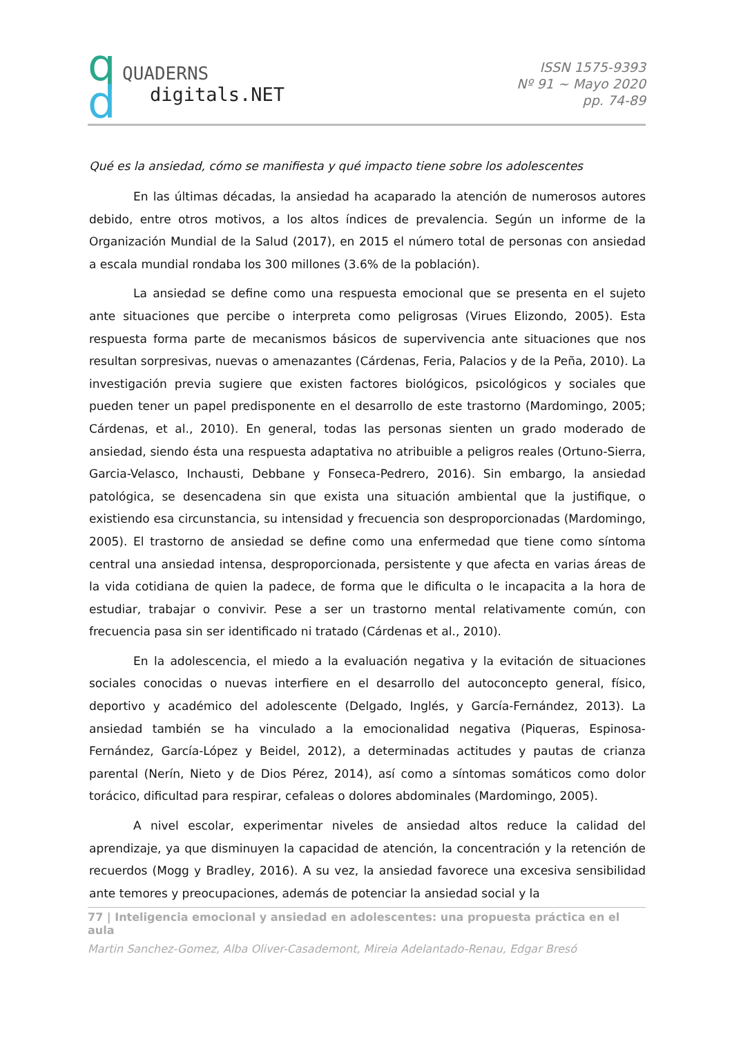q
d
QUADERNS
digitals.NET
ISSN 1575-9393
Nº 91 ~ Mayo 2020
pp. 74-89
Qué es la ansiedad, cómo se manifiesta y qué impacto tiene sobre los adolescentes
En las últimas décadas, la ansiedad ha acaparado la atención de numerosos autores debido, entre otros motivos, a los altos índices de prevalencia. Según un informe de la Organización Mundial de la Salud (2017), en 2015 el número total de personas con ansiedad a escala mundial rondaba los 300 millones (3.6% de la población).
La ansiedad se define como una respuesta emocional que se presenta en el sujeto ante situaciones que percibe o interpreta como peligrosas (Virues Elizondo, 2005). Esta respuesta forma parte de mecanismos básicos de supervivencia ante situaciones que nos resultan sorpresivas, nuevas o amenazantes (Cárdenas, Feria, Palacios y de la Peña, 2010). La investigación previa sugiere que existen factores biológicos, psicológicos y sociales que pueden tener un papel predisponente en el desarrollo de este trastorno (Mardomingo, 2005; Cárdenas, et al., 2010). En general, todas las personas sienten un grado moderado de ansiedad, siendo ésta una respuesta adaptativa no atribuible a peligros reales (Ortuno-Sierra, Garcia-Velasco, Inchausti, Debbane y Fonseca-Pedrero, 2016). Sin embargo, la ansiedad patológica, se desencadena sin que exista una situación ambiental que la justifique, o existiendo esa circunstancia, su intensidad y frecuencia son desproporcionadas (Mardomingo, 2005). El trastorno de ansiedad se define como una enfermedad que tiene como síntoma central una ansiedad intensa, desproporcionada, persistente y que afecta en varias áreas de la vida cotidiana de quien la padece, de forma que le dificulta o le incapacita a la hora de estudiar, trabajar o convivir. Pese a ser un trastorno mental relativamente común, con frecuencia pasa sin ser identificado ni tratado (Cárdenas et al., 2010).
En la adolescencia, el miedo a la evaluación negativa y la evitación de situaciones sociales conocidas o nuevas interfiere en el desarrollo del autoconcepto general, físico, deportivo y académico del adolescente (Delgado, Inglés, y García-Fernández, 2013). La ansiedad también se ha vinculado a la emocionalidad negativa (Piqueras, Espinosa-Fernández, García-López y Beidel, 2012), a determinadas actitudes y pautas de crianza parental (Nerín, Nieto y de Dios Pérez, 2014), así como a síntomas somáticos como dolor torácico, dificultad para respirar, cefaleas o dolores abdominales (Mardomingo, 2005).
A nivel escolar, experimentar niveles de ansiedad altos reduce la calidad del aprendizaje, ya que disminuyen la capacidad de atención, la concentración y la retención de recuerdos (Mogg y Bradley, 2016). A su vez, la ansiedad favorece una excesiva sensibilidad ante temores y preocupaciones, además de potenciar la ansiedad social y la
77 | Inteligencia emocional y ansiedad en adolescentes: una propuesta práctica en el aula
Martin Sanchez-Gomez, Alba Oliver-Casademont, Mireia Adelantado-Renau, Edgar Bresó